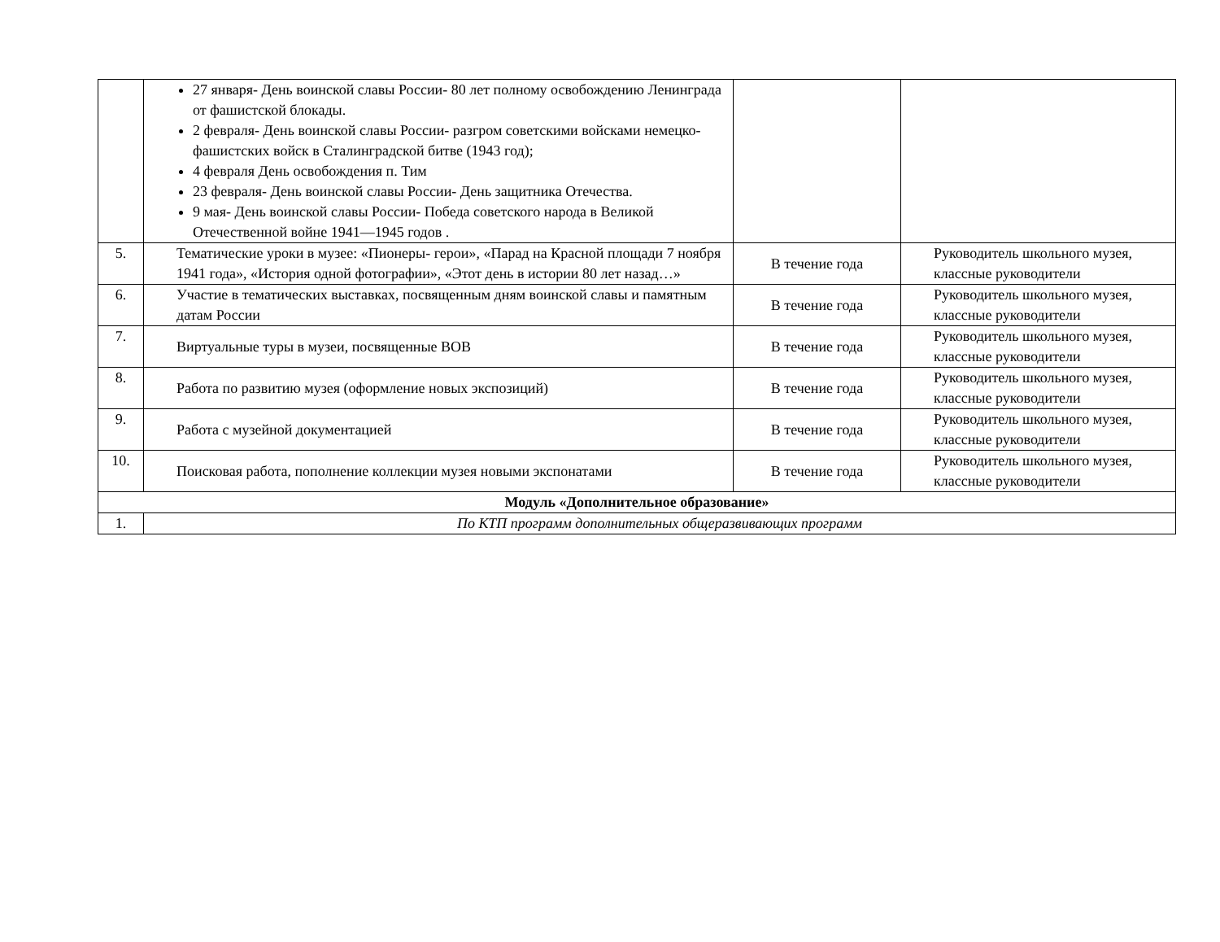| | 27 января- День воинской славы России- 80 лет полному освобождению Ленинграда от фашистской блокады. 2 февраля- День воинской славы России- разгром советскими войсками немецко-фашистских войск в Сталинградской битве (1943 год); 4 февраля День освобождения п. Тим 23 февраля- День воинской славы России- День защитника Отечества. 9 мая- День воинской славы России- Победа советского народа в Великой Отечественной войне 1941—1945 годов . | | |
| 5. | Тематические уроки в музее: «Пионеры- герои», «Парад на Красной площади 7 ноября 1941 года», «История одной фотографии», «Этот день в истории 80 лет назад…» | В течение года | Руководитель школьного музея, классные руководители |
| 6. | Участие в тематических выставках, посвященным дням воинской славы и памятным датам России | В течение года | Руководитель школьного музея, классные руководители |
| 7. | Виртуальные туры в музеи, посвященные ВОВ | В течение года | Руководитель школьного музея, классные руководители |
| 8. | Работа по развитию музея (оформление новых экспозиций) | В течение года | Руководитель школьного музея, классные руководители |
| 9. | Работа с музейной документацией | В течение года | Руководитель школьного музея, классные руководители |
| 10. | Поисковая работа, пополнение коллекции музея новыми экспонатами | В течение года | Руководитель школьного музея, классные руководители |
| Модуль «Дополнительное образование» | | | |
| 1. | По КТП программ дополнительных общеразвивающих программ | | |